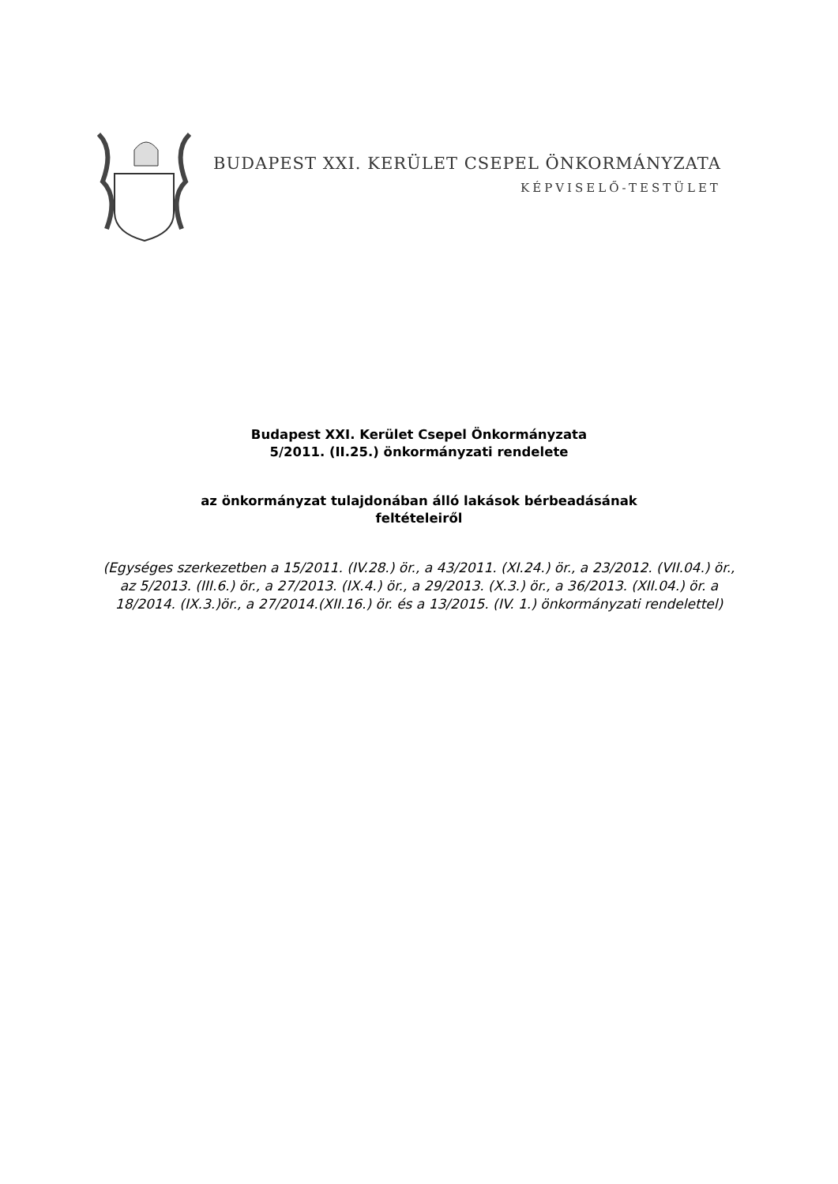BUDAPEST XXI. KERÜLET CSEPEL ÖNKORMÁNYZATA
KÉPVISELŐ-TESTÜLET
Budapest XXI. Kerület Csepel Önkormányzata
5/2011. (II.25.) önkormányzati rendelete
az önkormányzat tulajdonában álló lakások bérbeadásának
feltételeiről
(Egységes szerkezetben a 15/2011. (IV.28.) ör., a 43/2011. (XI.24.) ör., a 23/2012. (VII.04.) ör., az 5/2013. (III.6.) ör., a 27/2013. (IX.4.) ör., a 29/2013. (X.3.) ör., a 36/2013. (XII.04.) ör. a 18/2014. (IX.3.)ör., a 27/2014.(XII.16.) ör. és a 13/2015. (IV. 1.) önkormányzati rendelettel)